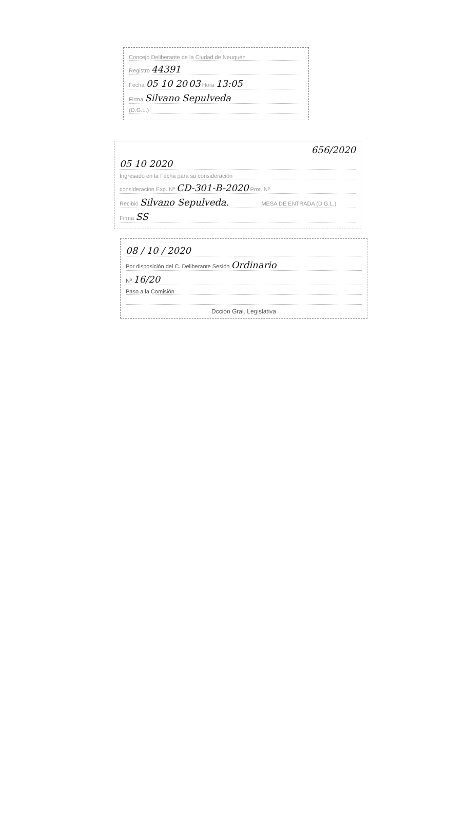Concejo Deliberante de la Ciudad de Neuquén
Registro 44391
Fecha 05 10 20 03 Hora 13:05
Firma Silvano Sepulveda
(D.G.L.)
656/2020
05 10 2020
Ingresado en la Fecha para su consideración
consideración Exp. Nº CD-301-B-2020 Prot. Nº
Recibió Silvano Sepulveda. MESA DE ENTRADA (D.G.L.)
Firma SS
08 / 10 / 2020
Por disposición del C. Deliberante Sesión Ordinario
Nº 16/20
Paso a la Comisión
Dcción Gral. Legislativa